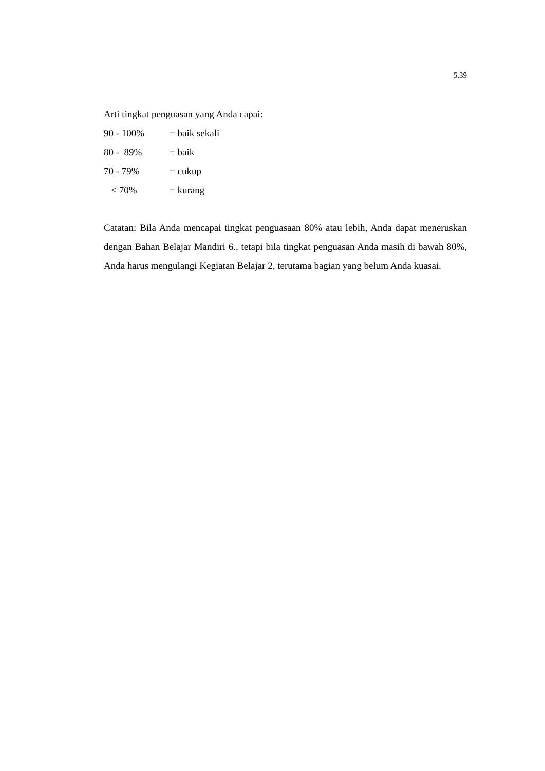5.39
Arti tingkat penguasan yang Anda capai:
90 - 100% = baik sekali
80 - 89% = baik
70 - 79% = cukup
< 70% = kurang
Catatan: Bila Anda mencapai tingkat penguasaan 80% atau lebih, Anda dapat meneruskan dengan Bahan Belajar Mandiri 6., tetapi bila tingkat penguasan Anda masih di bawah 80%, Anda harus mengulangi Kegiatan Belajar 2, terutama bagian yang belum Anda kuasai.